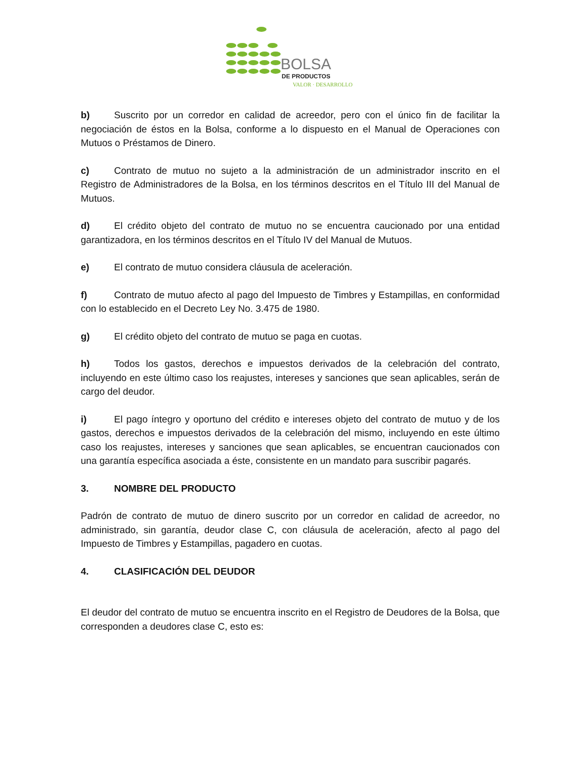BOLSA
DE PRODUCTOS
VALOR · DESARROLLO
b) Suscrito por un corredor en calidad de acreedor, pero con el único fin de facilitar la negociación de éstos en la Bolsa, conforme a lo dispuesto en el Manual de Operaciones con Mutuos o Préstamos de Dinero.
c) Contrato de mutuo no sujeto a la administración de un administrador inscrito en el Registro de Administradores de la Bolsa, en los términos descritos en el Título III del Manual de Mutuos.
d) El crédito objeto del contrato de mutuo no se encuentra caucionado por una entidad garantizadora, en los términos descritos en el Título IV del Manual de Mutuos.
e) El contrato de mutuo considera cláusula de aceleración.
f) Contrato de mutuo afecto al pago del Impuesto de Timbres y Estampillas, en conformidad con lo establecido en el Decreto Ley No. 3.475 de 1980.
g) El crédito objeto del contrato de mutuo se paga en cuotas.
h) Todos los gastos, derechos e impuestos derivados de la celebración del contrato, incluyendo en este último caso los reajustes, intereses y sanciones que sean aplicables, serán de cargo del deudor.
i) El pago íntegro y oportuno del crédito e intereses objeto del contrato de mutuo y de los gastos, derechos e impuestos derivados de la celebración del mismo, incluyendo en este último caso los reajustes, intereses y sanciones que sean aplicables, se encuentran caucionados con una garantía específica asociada a éste, consistente en un mandato para suscribir pagarés.
3. NOMBRE DEL PRODUCTO
Padrón de contrato de mutuo de dinero suscrito por un corredor en calidad de acreedor, no administrado, sin garantía, deudor clase C, con cláusula de aceleración, afecto al pago del Impuesto de Timbres y Estampillas, pagadero en cuotas.
4. CLASIFICACIÓN DEL DEUDOR
El deudor del contrato de mutuo se encuentra inscrito en el Registro de Deudores de la Bolsa, que corresponden a deudores clase C, esto es: